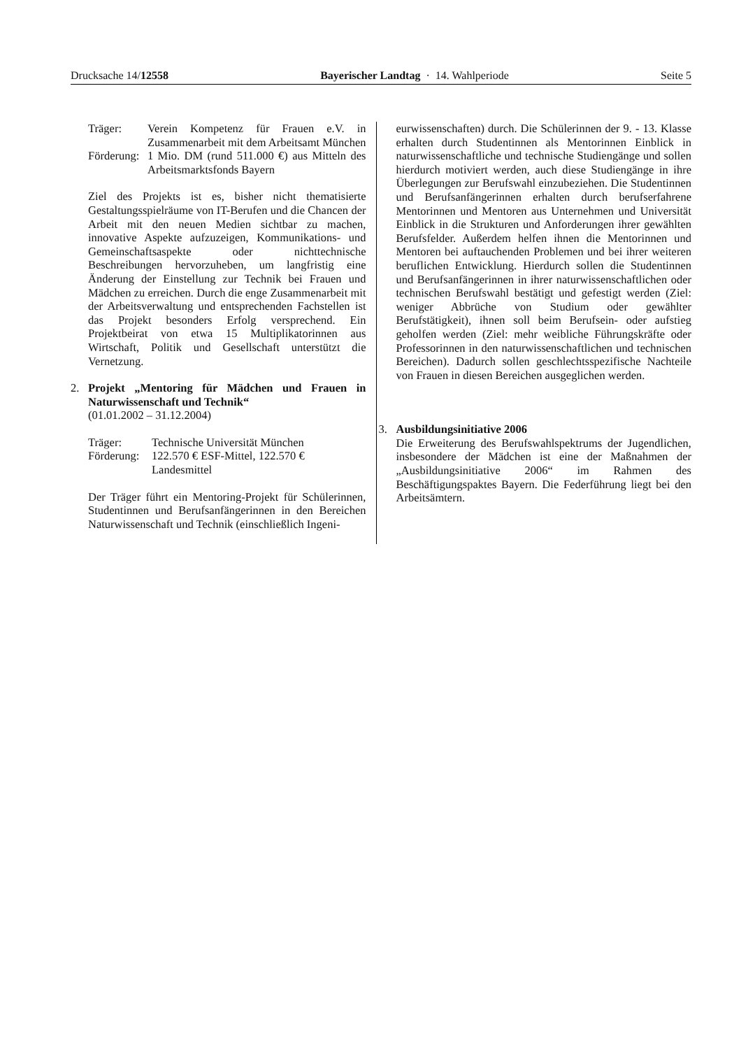Drucksache 14/12558 Bayerischer Landtag · 14. Wahlperiode Seite 5
Träger: Verein Kompetenz für Frauen e.V. in Zusammenarbeit mit dem Arbeitsamt München
Förderung: 1 Mio. DM (rund 511.000 €) aus Mitteln des Arbeitsmarktsfonds Bayern
Ziel des Projekts ist es, bisher nicht thematisierte Gestaltungsspielräume von IT-Berufen und die Chancen der Arbeit mit den neuen Medien sichtbar zu machen, innovative Aspekte aufzuzeigen, Kommunikations- und Gemeinschaftsaspekte oder nichttechnische Beschreibungen hervorzuheben, um langfristig eine Änderung der Einstellung zur Technik bei Frauen und Mädchen zu erreichen. Durch die enge Zusammenarbeit mit der Arbeitsverwaltung und entsprechenden Fachstellen ist das Projekt besonders Erfolg versprechend. Ein Projektbeirat von etwa 15 Multiplikatorinnen aus Wirtschaft, Politik und Gesellschaft unterstützt die Vernetzung.
2. Projekt „Mentoring für Mädchen und Frauen in Naturwissenschaft und Technik“
(01.01.2002 – 31.12.2004)
Träger: Technische Universität München
Förderung: 122.570 € ESF-Mittel, 122.570 €
Landesmittel
Der Träger führt ein Mentoring-Projekt für Schülerinnen, Studentinnen und Berufsanfängerinnen in den Bereichen Naturwissenschaft und Technik (einschließlich Ingeni-
eurwissenschaften) durch. Die Schülerinnen der 9. - 13. Klasse erhalten durch Studentinnen als Mentorinnen Einblick in naturwissenschaftliche und technische Studiengänge und sollen hierdurch motiviert werden, auch diese Studiengänge in ihre Überlegungen zur Berufswahl einzubeziehen. Die Studentinnen und Berufsanfängerinnen erhalten durch berufserfahrene Mentorinnen und Mentoren aus Unternehmen und Universität Einblick in die Strukturen und Anforderungen ihrer gewählten Berufsfelder. Außerdem helfen ihnen die Mentorinnen und Mentoren bei auftauchenden Problemen und bei ihrer weiteren beruflichen Entwicklung. Hierdurch sollen die Studentinnen und Berufsanfängerinnen in ihrer naturwissenschaftlichen oder technischen Berufswahl bestätigt und gefestigt werden (Ziel: weniger Abbrüche von Studium oder gewählter Berufstätigkeit), ihnen soll beim Berufsein- oder aufstieg geholfen werden (Ziel: mehr weibliche Führungskräfte oder Professorinnen in den naturwissenschaftlichen und technischen Bereichen). Dadurch sollen geschlechtsspezifische Nachteile von Frauen in diesen Bereichen ausgeglichen werden.
3. Ausbildungsinitiative 2006
Die Erweiterung des Berufswahlspektrums der Jugendlichen, insbesondere der Mädchen ist eine der Maßnahmen der „Ausbildungsinitiative 2006“ im Rahmen des Beschäftigungspaktes Bayern. Die Federführung liegt bei den Arbeitsämtern.